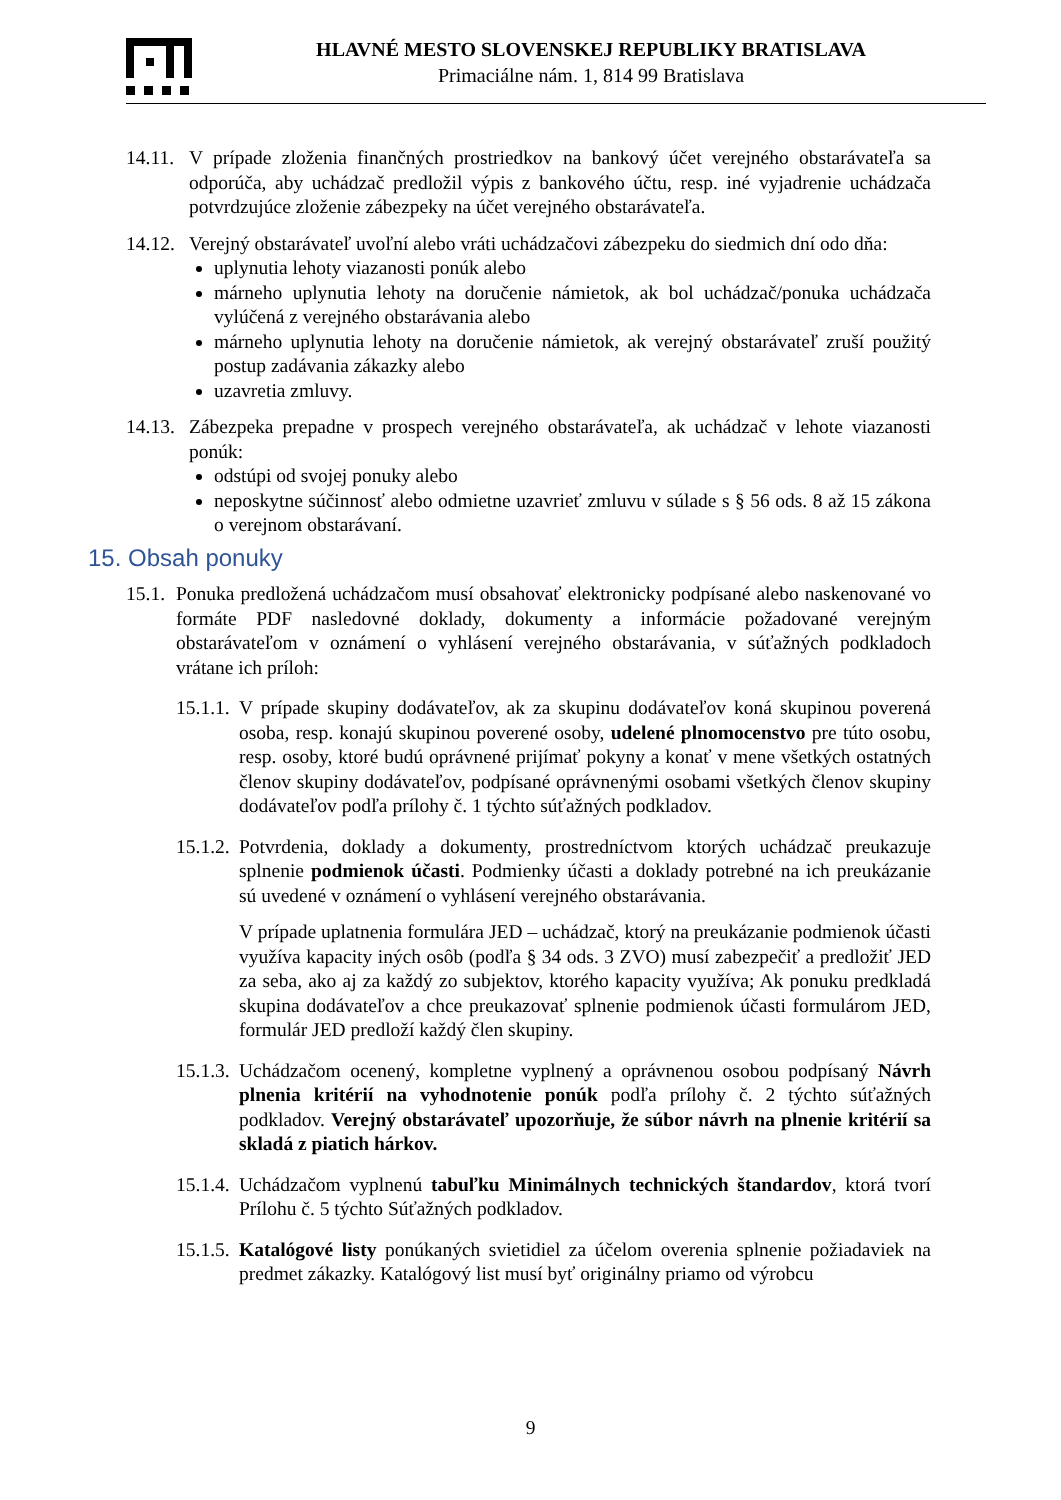HLAVNÉ MESTO SLOVENSKEJ REPUBLIKY BRATISLAVA
Primaciálne nám. 1, 814 99 Bratislava
14.11. V prípade zloženia finančných prostriedkov na bankový účet verejného obstarávateľa sa odporúča, aby uchádzač predložil výpis z bankového účtu, resp. iné vyjadrenie uchádzača potvrdzujúce zloženie zábezpeky na účet verejného obstarávateľa.
14.12. Verejný obstarávateľ uvoľní alebo vráti uchádzačovi zábezpeku do siedmich dní odo dňa:
uplynutia lehoty viazanosti ponúk alebo
márneho uplynutia lehoty na doručenie námietok, ak bol uchádzač/ponuka uchádzača vylúčená z verejného obstarávania alebo
márneho uplynutia lehoty na doručenie námietok, ak verejný obstarávateľ zruší použitý postup zadávania zákazky alebo
uzavretia zmluvy.
14.13. Zábezpeka prepadne v prospech verejného obstarávateľa, ak uchádzač v lehote viazanosti ponúk:
odstúpi od svojej ponuky alebo
neposkytne súčinnosť alebo odmietne uzavrieť zmluvu v súlade s § 56 ods. 8 až 15 zákona o verejnom obstarávaní.
15. Obsah ponuky
15.1. Ponuka predložená uchádzačom musí obsahovať elektronicky podpísané alebo naskenované vo formáte PDF nasledovné doklady, dokumenty a informácie požadované verejným obstarávateľom v oznámení o vyhlásení verejného obstarávania, v súťažných podkladoch vrátane ich príloh:
15.1.1. V prípade skupiny dodávateľov, ak za skupinu dodávateľov koná skupinou poverená osoba, resp. konajú skupinou poverené osoby, udelené plnomocenstvo pre túto osobu, resp. osoby, ktoré budú oprávnené prijímať pokyny a konať v mene všetkých ostatných členov skupiny dodávateľov, podpísané oprávnenými osobami všetkých členov skupiny dodávateľov podľa prílohy č. 1 týchto súťažných podkladov.
15.1.2. Potvrdenia, doklady a dokumenty, prostredníctvom ktorých uchádzač preukazuje splnenie podmienok účasti. Podmienky účasti a doklady potrebné na ich preukázanie sú uvedené v oznámení o vyhlásení verejného obstarávania.
V prípade uplatnenia formulára JED – uchádzač, ktorý na preukázanie podmienok účasti využíva kapacity iných osôb (podľa § 34 ods. 3 ZVO) musí zabezpečiť a predložiť JED za seba, ako aj za každý zo subjektov, ktorého kapacity využíva; Ak ponuku predkladá skupina dodávateľov a chce preukazovať splnenie podmienok účasti formulárom JED, formulár JED predloží každý člen skupiny.
15.1.3. Uchádzačom ocenený, kompletne vyplnený a oprávnenou osobou podpísaný Návrh plnenia kritérií na vyhodnotenie ponúk podľa prílohy č. 2 týchto súťažných podkladov. Verejný obstarávateľ upozorňuje, že súbor návrh na plnenie kritérií sa skladá z piatich hárkov.
15.1.4. Uchádzačom vyplnenú tabuľku Minimálnych technických štandardov, ktorá tvorí Prílohu č. 5 týchto Súťažných podkladov.
15.1.5. Katalógové listy ponúkaných svietidiel za účelom overenia splnenie požiadaviek na predmet zákazky. Katalógový list musí byť originálny priamo od výrobcu
9